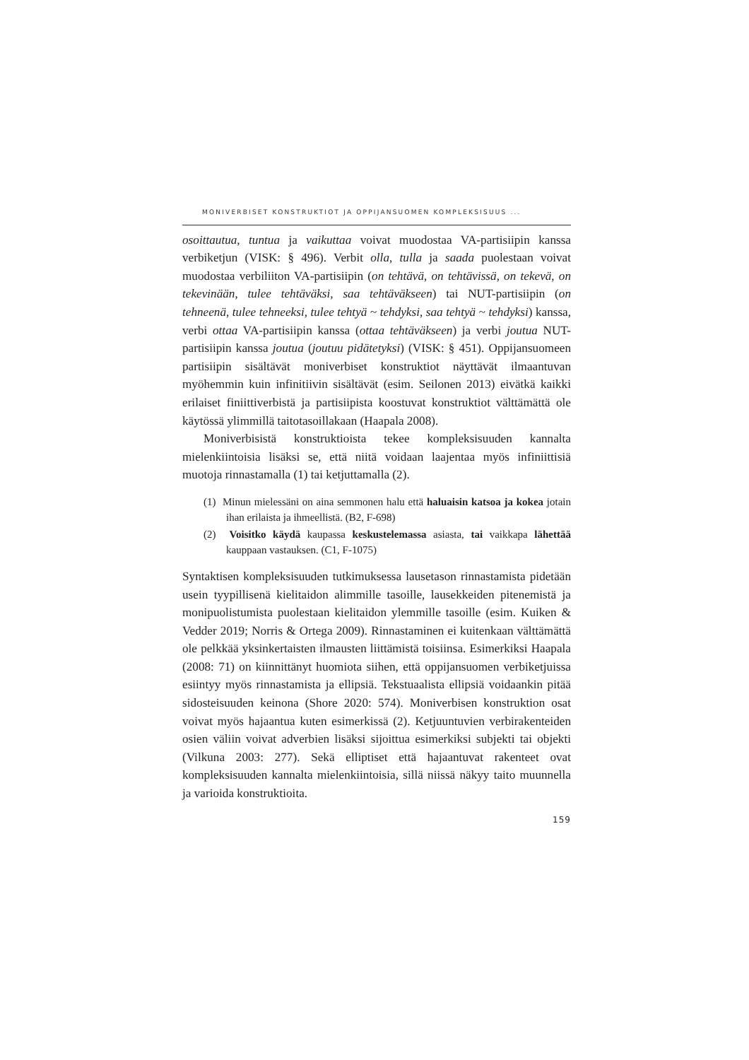MONIVERBISET KONSTRUKTIOT JA OPPIJANSUOMEN KOMPLEKSISUUS ...
osoittautua, tuntua ja vaikuttaa voivat muodostaa VA-partisiipin kanssa verbiketjun (VISK: § 496). Verbit olla, tulla ja saada puolestaan voivat muodostaa verbiliiton VA-partisiipin (on tehtävä, on tehtävissä, on tekevä, on tekevinään, tulee tehtäväksi, saa tehtäväkseen) tai NUT-partisiipin (on tehneenä, tulee tehneeksi, tulee tehtyä ~ tehdyksi, saa tehtyä ~ tehdyksi) kanssa, verbi ottaa VA-partisiipin kanssa (ottaa tehtäväkseen) ja verbi joutua NUT-partisiipin kanssa joutua (joutuu pidätetyksi) (VISK: § 451). Oppijansuomeen partisiipin sisältävät moniverbiset konstruktiot näyttävät ilmaantuvan myöhemmin kuin infinitiivin sisältävät (esim. Seilonen 2013) eivätkä kaikki erilaiset finiittiverbistä ja partisiipista koostuvat konstruktiot välttämättä ole käytössä ylimmillä taitotasoillakaan (Haapala 2008).
Moniverbisistä konstruktioista tekee kompleksisuuden kannalta mielenkiintoisia lisäksi se, että niitä voidaan laajentaa myös infiniittisiä muotoja rinnastamalla (1) tai ketjuttamalla (2).
(1) Minun mielessäni on aina semmonen halu että haluaisin katsoa ja kokea jotain ihan erilaista ja ihmeellistä. (B2, F-698)
(2) Voisitko käydä kaupassa keskustelemassa asiasta, tai vaikkapa lähettää kauppaan vastauksen. (C1, F-1075)
Syntaktisen kompleksisuuden tutkimuksessa lausetason rinnastamista pidetään usein tyypillisenä kielitaidon alimmille tasoille, lausekkeiden pitenemistä ja monipuolistumista puolestaan kielitaidon ylemmille tasoille (esim. Kuiken & Vedder 2019; Norris & Ortega 2009). Rinnastaminen ei kuitenkaan välttämättä ole pelkkää yksinkertaisten ilmausten liittämistä toisiinsa. Esimerkiksi Haapala (2008: 71) on kiinnittänyt huomiota siihen, että oppijansuomen verbiketjuissa esiintyy myös rinnastamista ja ellipsiä. Tekstuaalista ellipsiä voidaankin pitää sidosteisuuden keinona (Shore 2020: 574). Moniverbisen konstruktion osat voivat myös hajaantua kuten esimerkissä (2). Ketjuuntuvien verbirakenteiden osien väliin voivat adverbien lisäksi sijoittua esimerkiksi subjekti tai objekti (Vilkuna 2003: 277). Sekä elliptiset että hajaantuvat rakenteet ovat kompleksisuuden kannalta mielenkiintoisia, sillä niissä näkyy taito muunnella ja varioida konstruktioita.
159